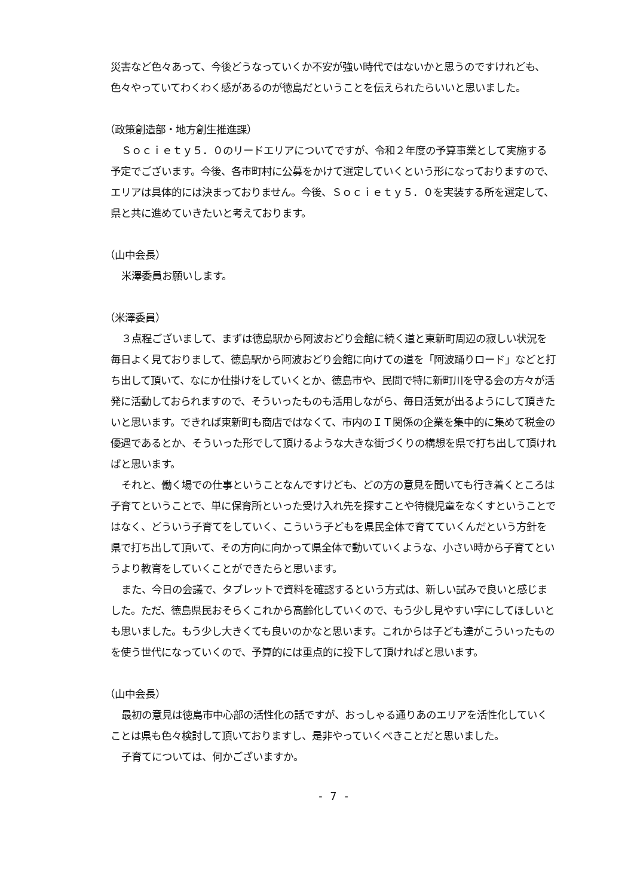災害など色々あって、今後どうなっていくか不安が強い時代ではないかと思うのですけれども、色々やっていてわくわく感があるのが徳島だということを伝えられたらいいと思いました。
（政策創造部・地方創生推進課）
Ｓｏｃｉｅｔｙ５．０のリードエリアについてですが、令和２年度の予算事業として実施する予定でございます。今後、各市町村に公募をかけて選定していくという形になっておりますので、エリアは具体的には決まっておりません。今後、Ｓｏｃｉｅｔｙ５．０を実装する所を選定して、県と共に進めていきたいと考えております。
（山中会長）
米澤委員お願いします。
（米澤委員）
３点程ございまして、まずは徳島駅から阿波おどり会館に続く道と東新町周辺の寂しい状況を毎日よく見ておりまして、徳島駅から阿波おどり会館に向けての道を「阿波踊りロード」などと打ち出して頂いて、なにか仕掛けをしていくとか、徳島市や、民間で特に新町川を守る会の方々が活発に活動しておられますので、そういったものも活用しながら、毎日活気が出るようにして頂きたいと思います。できれば東新町も商店ではなくて、市内のＩＴ関係の企業を集中的に集めて税金の優遇であるとか、そういった形でして頂けるような大きな街づくりの構想を県で打ち出して頂ければと思います。
それと、働く場での仕事ということなんですけども、どの方の意見を聞いても行き着くところは子育てということで、単に保育所といった受け入れ先を探すことや待機児童をなくすということではなく、どういう子育てをしていく、こういう子どもを県民全体で育てていくんだという方針を県で打ち出して頂いて、その方向に向かって県全体で動いていくような、小さい時から子育てというより教育をしていくことができたらと思います。
また、今日の会議で、タブレットで資料を確認するという方式は、新しい試みで良いと感じました。ただ、徳島県民おそらくこれから高齢化していくので、もう少し見やすい字にしてほしいとも思いました。もう少し大きくても良いのかなと思います。これからは子ども達がこういったものを使う世代になっていくので、予算的には重点的に投下して頂ければと思います。
（山中会長）
最初の意見は徳島市中心部の活性化の話ですが、おっしゃる通りあのエリアを活性化していくことは県も色々検討して頂いておりますし、是非やっていくべきことだと思いました。
子育てについては、何かございますか。
- 7 -